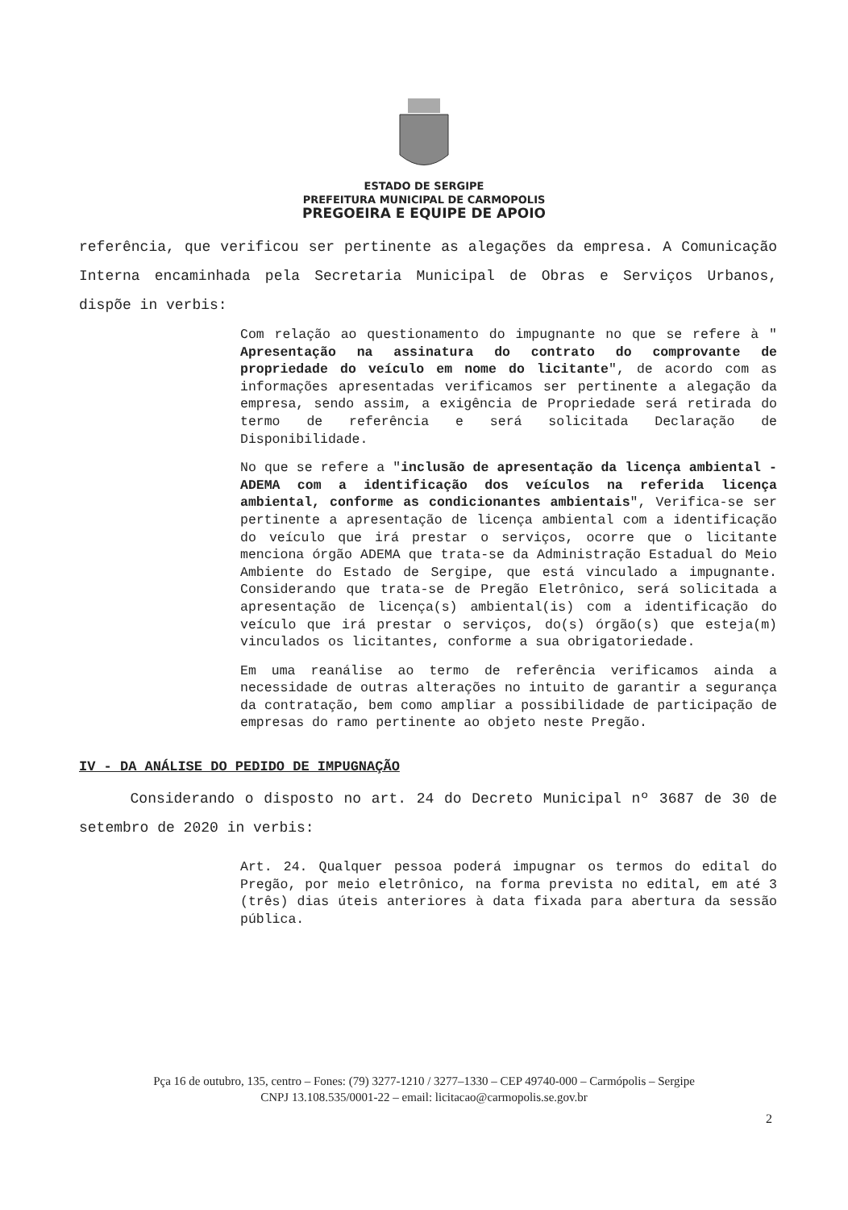ESTADO DE SERGIPE
PREFEITURA MUNICIPAL DE CARMOPOLIS
PREGOEIRA E EQUIPE DE APOIO
referência, que verificou ser pertinente as alegações da empresa. A Comunicação Interna encaminhada pela Secretaria Municipal de Obras e Serviços Urbanos, dispõe in verbis:
Com relação ao questionamento do impugnante no que se refere à " Apresentação na assinatura do contrato do comprovante de propriedade do veículo em nome do licitante", de acordo com as informações apresentadas verificamos ser pertinente a alegação da empresa, sendo assim, a exigência de Propriedade será retirada do termo de referência e será solicitada Declaração de Disponibilidade.
No que se refere a "inclusão de apresentação da licença ambiental - ADEMA com a identificação dos veículos na referida licença ambiental, conforme as condicionantes ambientais", Verifica-se ser pertinente a apresentação de licença ambiental com a identificação do veículo que irá prestar o serviços, ocorre que o licitante menciona órgão ADEMA que trata-se da Administração Estadual do Meio Ambiente do Estado de Sergipe, que está vinculado a impugnante. Considerando que trata-se de Pregão Eletrônico, será solicitada a apresentação de licença(s) ambiental(is) com a identificação do veículo que irá prestar o serviços, do(s) órgão(s) que esteja(m) vinculados os licitantes, conforme a sua obrigatoriedade.
Em uma reanálise ao termo de referência verificamos ainda a necessidade de outras alterações no intuito de garantir a segurança da contratação, bem como ampliar a possibilidade de participação de empresas do ramo pertinente ao objeto neste Pregão.
IV - DA ANÁLISE DO PEDIDO DE IMPUGNAÇÃO
Considerando o disposto no art. 24 do Decreto Municipal nº 3687 de 30 de setembro de 2020 in verbis:
Art. 24. Qualquer pessoa poderá impugnar os termos do edital do Pregão, por meio eletrônico, na forma prevista no edital, em até 3 (três) dias úteis anteriores à data fixada para abertura da sessão pública.
Pça 16 de outubro, 135, centro – Fones: (79) 3277-1210 / 3277–1330 – CEP 49740-000 – Carmópolis – Sergipe
CNPJ 13.108.535/0001-22 – email: licitacao@carmopolis.se.gov.br
2